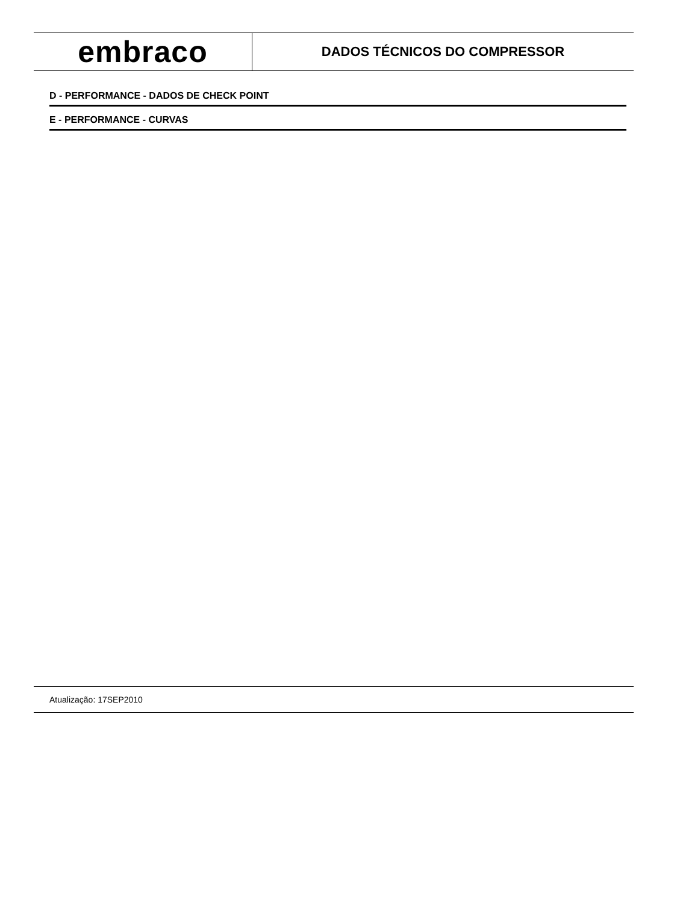embraco
DADOS TÉCNICOS DO COMPRESSOR
D - PERFORMANCE - DADOS DE CHECK POINT
E - PERFORMANCE - CURVAS
Atualização: 17SEP2010